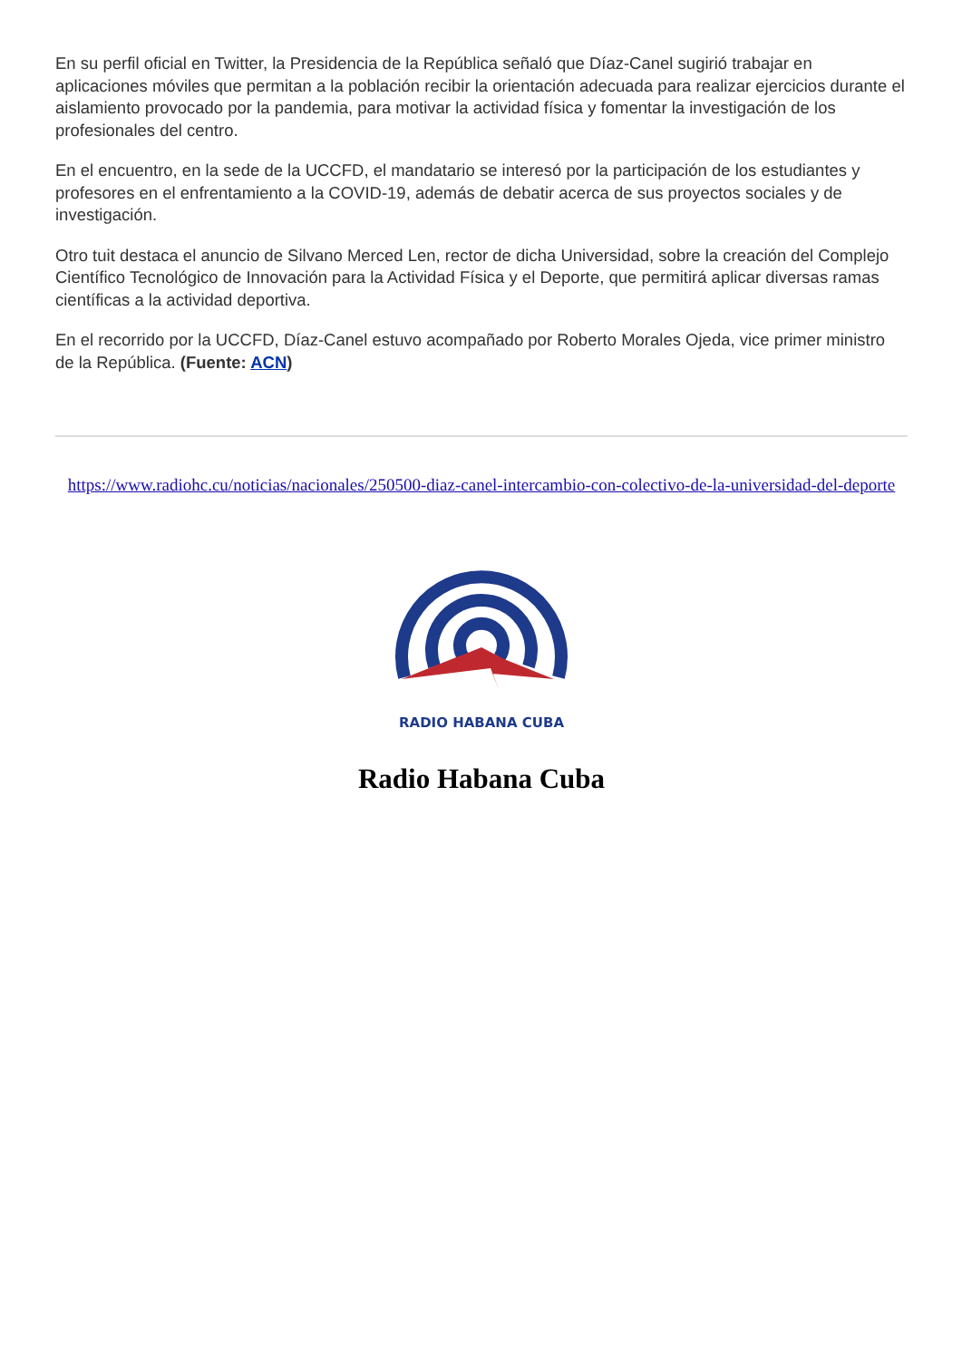En su perfil oficial en Twitter, la Presidencia de la República señaló que Díaz-Canel sugirió trabajar en aplicaciones móviles que permitan a la población recibir la orientación adecuada para realizar ejercicios durante el aislamiento provocado por la pandemia, para motivar la actividad física y fomentar la investigación de los profesionales del centro.
En el encuentro, en la sede de la UCCFD, el mandatario se interesó por la participación de los estudiantes y profesores en el enfrentamiento a la COVID-19, además de debatir acerca de sus proyectos sociales y de investigación.
Otro tuit destaca el anuncio de Silvano Merced Len, rector de dicha Universidad, sobre la creación del Complejo Científico Tecnológico de Innovación para la Actividad Física y el Deporte, que permitirá aplicar diversas ramas científicas a la actividad deportiva.
En el recorrido por la UCCFD, Díaz-Canel estuvo acompañado por Roberto Morales Ojeda, vice primer ministro de la República. (Fuente: ACN)
https://www.radiohc.cu/noticias/nacionales/250500-diaz-canel-intercambio-con-colectivo-de-la-universidad-del-deporte
RADIO HABANA CUBA
Radio Habana Cuba